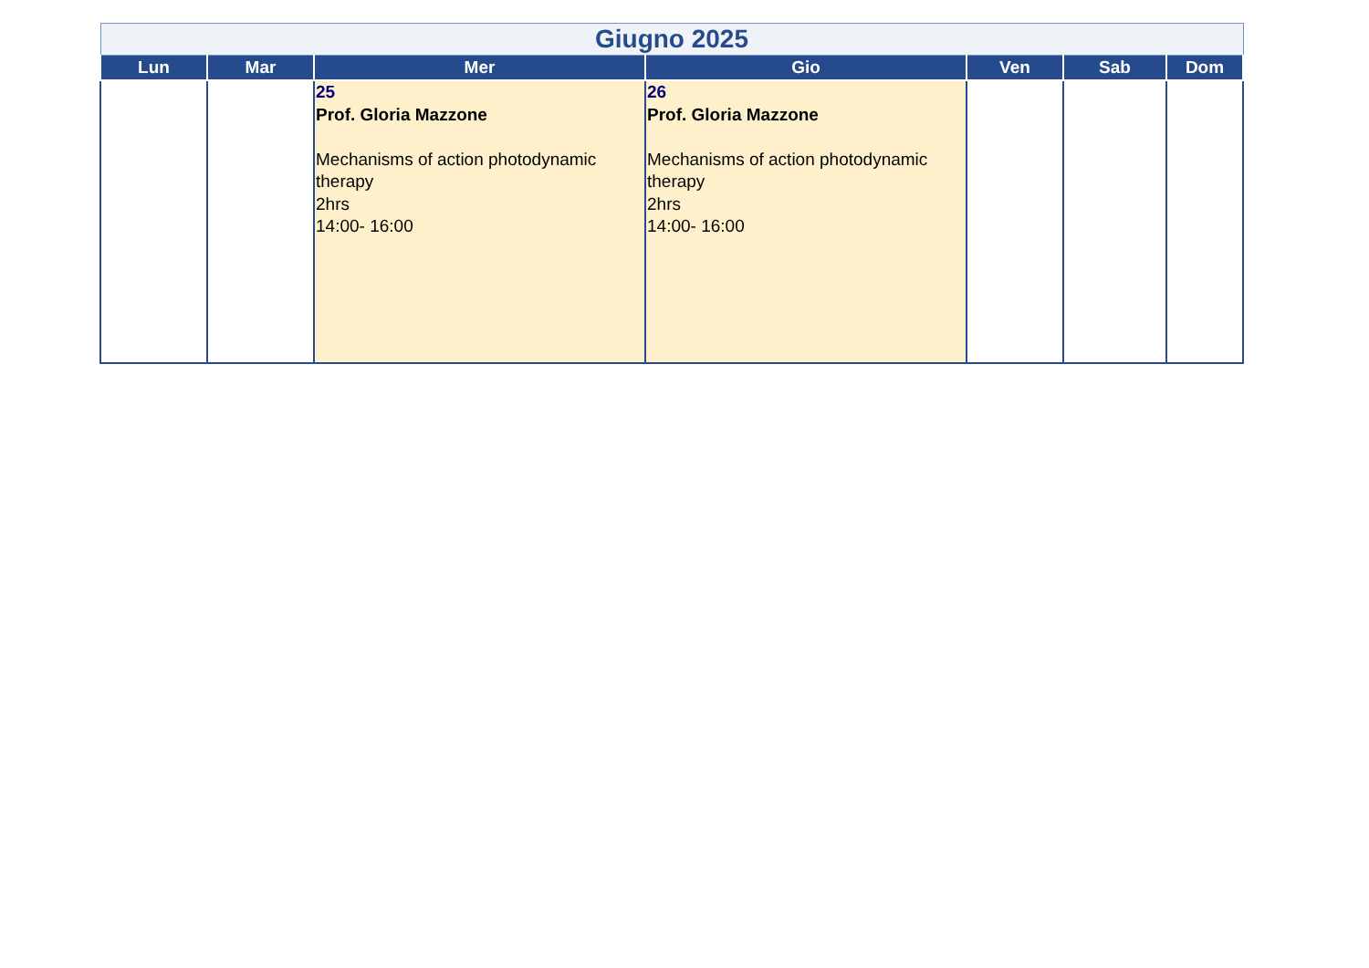| Giugno 2025 | | | | | | |
| --- | --- | --- | --- | --- | --- | --- |
| Lun | Mar | Mer | Gio | Ven | Sab | Dom |
| | | 25 Prof. Gloria Mazzone Mechanisms of action photodynamic therapy 2hrs 14:00- 16:00 | 26 Prof. Gloria Mazzone Mechanisms of action photodynamic therapy 2hrs 14:00- 16:00 | | | |